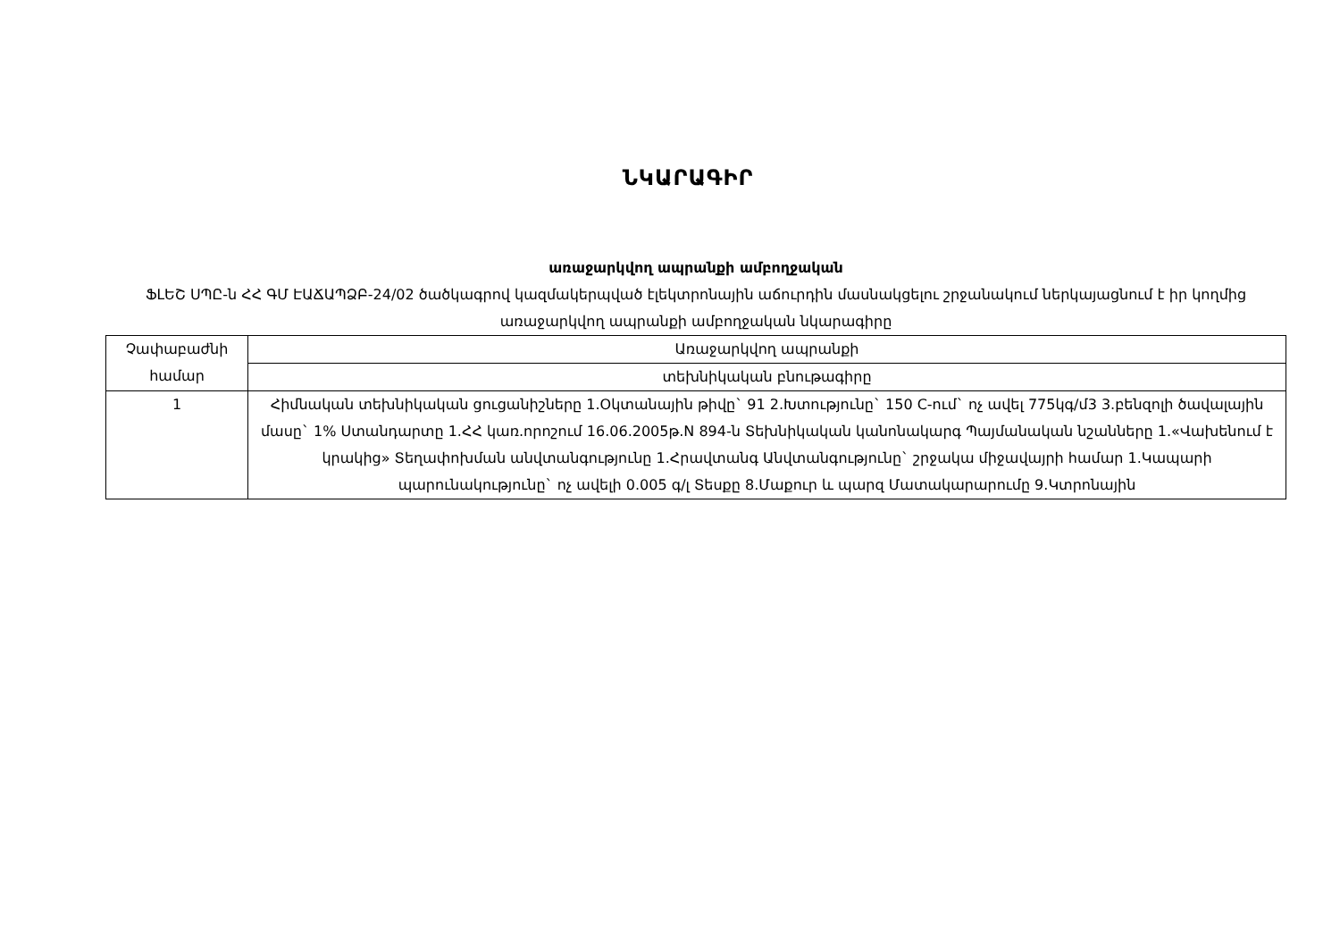ՆԿԱՐԱԳԻՐ
առաջարկվող ապրանքի ամբողջական
ՖԼԵՇ ՍՊԸ-ն ՀՀ ԳՄ ԷԱՃԱՊՁԲ-24/02 ծածկագրով կազմակերպված էլեկտրոնային աճուրդին մասնակցելու շրջանակում ներկայացնում է իր կողմից առաջարկվող ապրանքի ամբողջական նկարագիրը
| Չափաբաժնի համար | Առաջարկվող ապրանքի |
| | տեխնիկական բնութագիրը |
| 1 | Հիմնական տեխնիկական ցուցանիշները 1.Օկտանային թիվը` 91 2.Խտությունը` 150 C-ում` ոչ ավել 775կգ/մ3 3.բենզոլի ծավալային մասը` 1% Ստանդարտը 1.ՀՀ կառ.որոշում 16.06.2005թ.N 894-ն Տեխնիկական կանոնակարգ Պայմանական նշանները 1.«Վախենում է կրակից» Տեղափոխման անվտանգությունը 1.Հրավտանգ Անվտանգությունը` շրջակա միջավայրի համար 1.Կապարի պարունակությունը` ոչ ավելի 0.005 գ/լ Տեսքը 8.Մաքուր և պարզ Մատակարարումը 9.Կտրոնային |